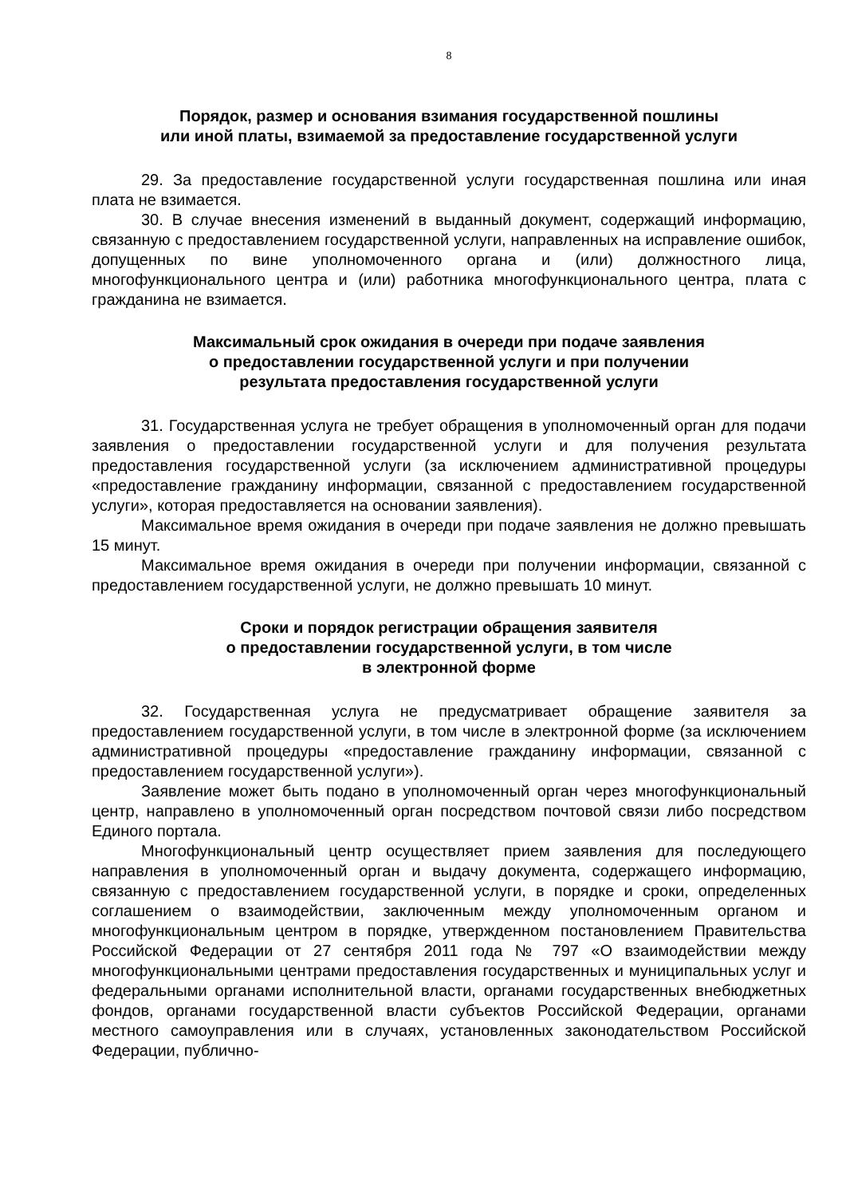8
Порядок, размер и основания взимания государственной пошлины
или иной платы, взимаемой за предоставление государственной услуги
29. За предоставление государственной услуги государственная пошлина или иная плата не взимается.
30. В случае внесения изменений в выданный документ, содержащий информацию, связанную с предоставлением государственной услуги, направленных на исправление ошибок, допущенных по вине уполномоченного органа и (или) должностного лица, многофункционального центра и (или) работника многофункционального центра, плата с гражданина не взимается.
Максимальный срок ожидания в очереди при подаче заявления
о предоставлении государственной услуги и при получении
результата предоставления государственной услуги
31. Государственная услуга не требует обращения в уполномоченный орган для подачи заявления о предоставлении государственной услуги и для получения результата предоставления государственной услуги (за исключением административной процедуры «предоставление гражданину информации, связанной с предоставлением государственной услуги», которая предоставляется на основании заявления).
Максимальное время ожидания в очереди при подаче заявления не должно превышать 15 минут.
Максимальное время ожидания в очереди при получении информации, связанной с предоставлением государственной услуги, не должно превышать 10 минут.
Сроки и порядок регистрации обращения заявителя
о предоставлении государственной услуги, в том числе
в электронной форме
32. Государственная услуга не предусматривает обращение заявителя за предоставлением государственной услуги, в том числе в электронной форме (за исключением административной процедуры «предоставление гражданину информации, связанной с предоставлением государственной услуги»).
Заявление может быть подано в уполномоченный орган через многофункциональный центр, направлено в уполномоченный орган посредством почтовой связи либо посредством Единого портала.
Многофункциональный центр осуществляет прием заявления для последующего направления в уполномоченный орган и выдачу документа, содержащего информацию, связанную с предоставлением государственной услуги, в порядке и сроки, определенных соглашением о взаимодействии, заключенным между уполномоченным органом и многофункциональным центром в порядке, утвержденном постановлением Правительства Российской Федерации от 27 сентября 2011 года № 797 «О взаимодействии между многофункциональными центрами предоставления государственных и муниципальных услуг и федеральными органами исполнительной власти, органами государственных внебюджетных фондов, органами государственной власти субъектов Российской Федерации, органами местного самоуправления или в случаях, установленных законодательством Российской Федерации, публично-